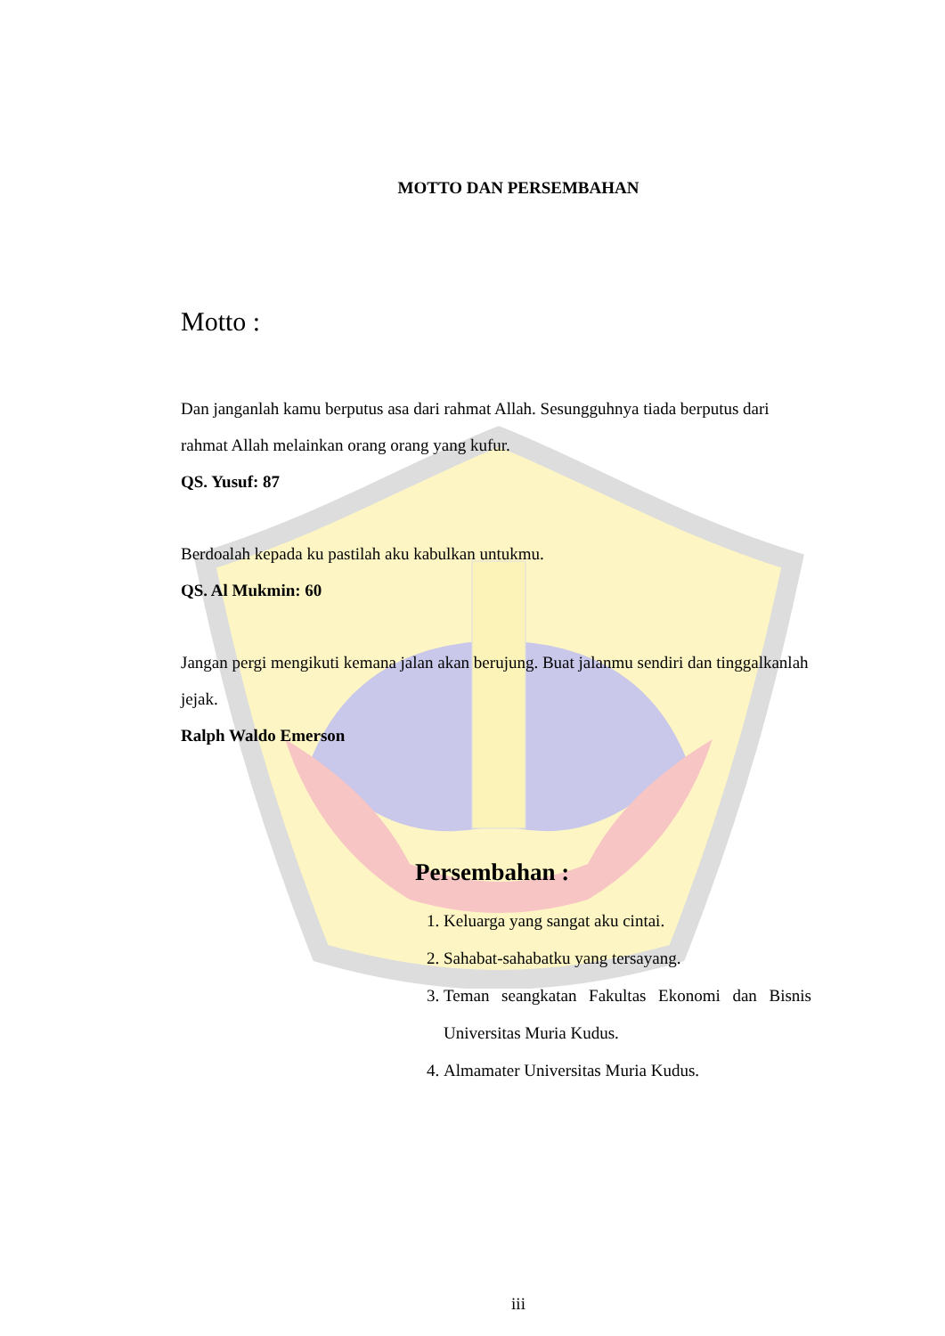MOTTO DAN PERSEMBAHAN
Motto :
Dan janganlah kamu berputus asa dari rahmat Allah. Sesungguhnya tiada berputus dari rahmat Allah melainkan orang orang yang kufur.
QS. Yusuf: 87
Berdoalah kepada ku pastilah aku kabulkan untukmu.
QS. Al Mukmin: 60
Jangan pergi mengikuti kemana jalan akan berujung. Buat jalanmu sendiri dan tinggalkanlah jejak.
Ralph Waldo Emerson
Persembahan :
1. Keluarga yang sangat aku cintai.
2. Sahabat-sahabatku yang tersayang.
3. Teman seangkatan Fakultas Ekonomi dan Bisnis Universitas Muria Kudus.
4. Almamater Universitas Muria Kudus.
iii